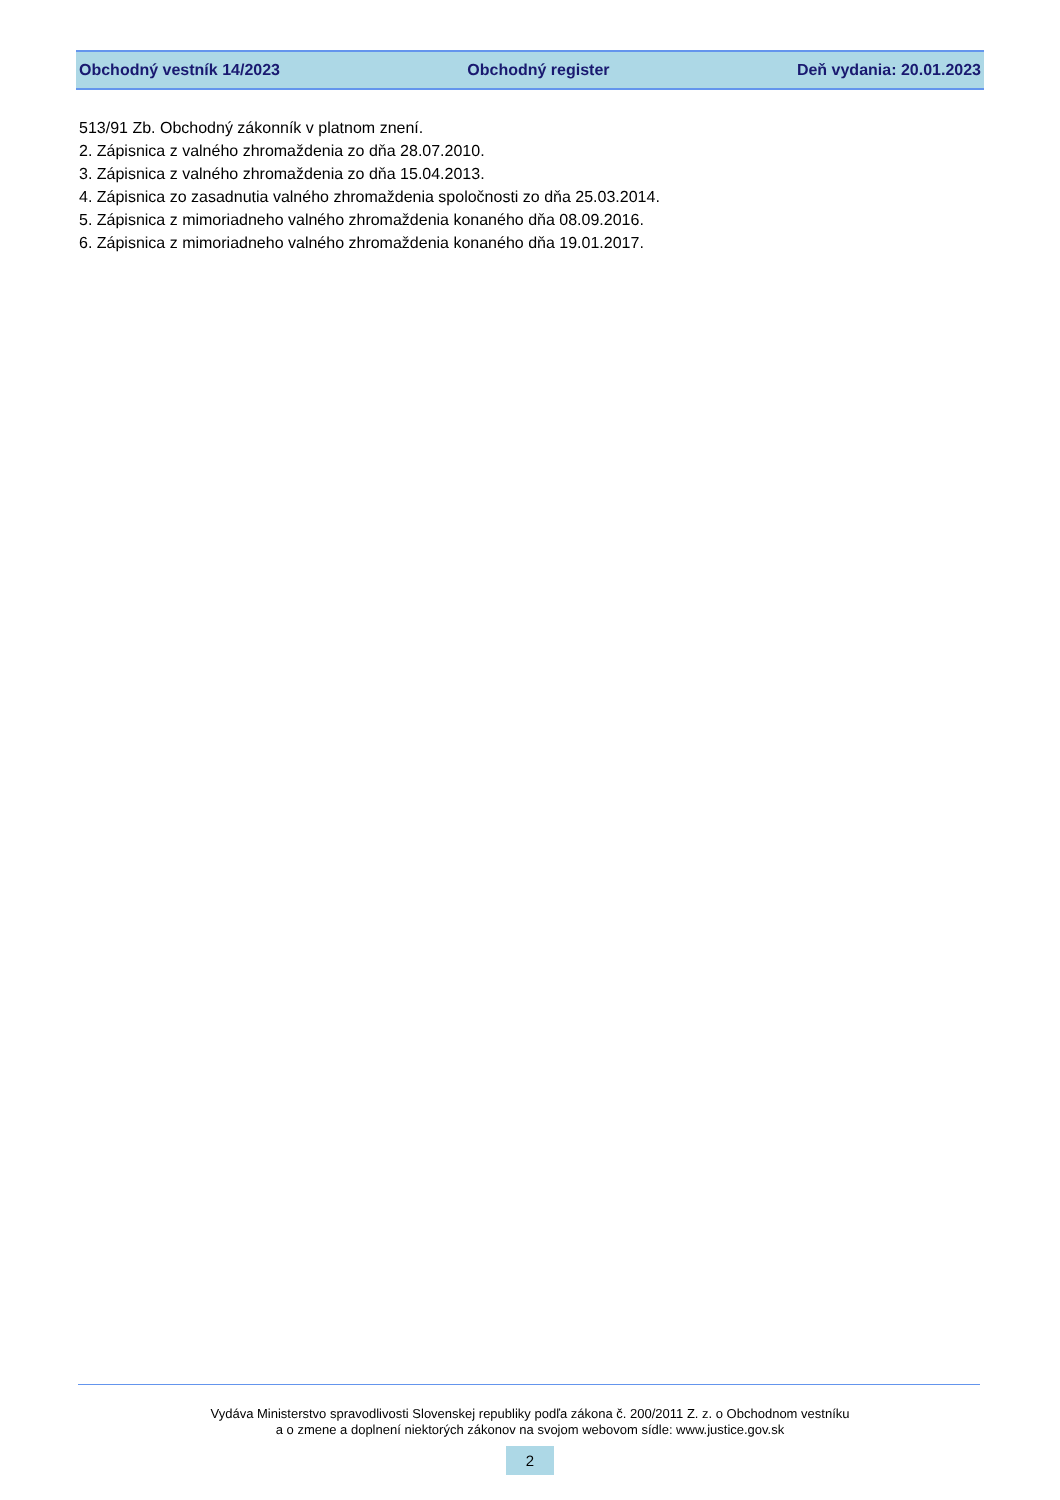Obchodný vestník 14/2023 Obchodný register Deň vydania: 20.01.2023
513/91 Zb. Obchodný zákonník v platnom znení.
2. Zápisnica z valného zhromaždenia zo dňa 28.07.2010.
3. Zápisnica z valného zhromaždenia zo dňa 15.04.2013.
4. Zápisnica zo zasadnutia valného zhromaždenia spoločnosti zo dňa 25.03.2014.
5. Zápisnica z mimoriadneho valného zhromaždenia konaného dňa 08.09.2016.
6. Zápisnica z mimoriadneho valného zhromaždenia konaného dňa 19.01.2017.
Vydáva Ministerstvo spravodlivosti Slovenskej republiky podľa zákona č. 200/2011 Z. z. o Obchodnom vestníku
a o zmene a doplnení niektorých zákonov na svojom webovom sídle: www.justice.gov.sk
2